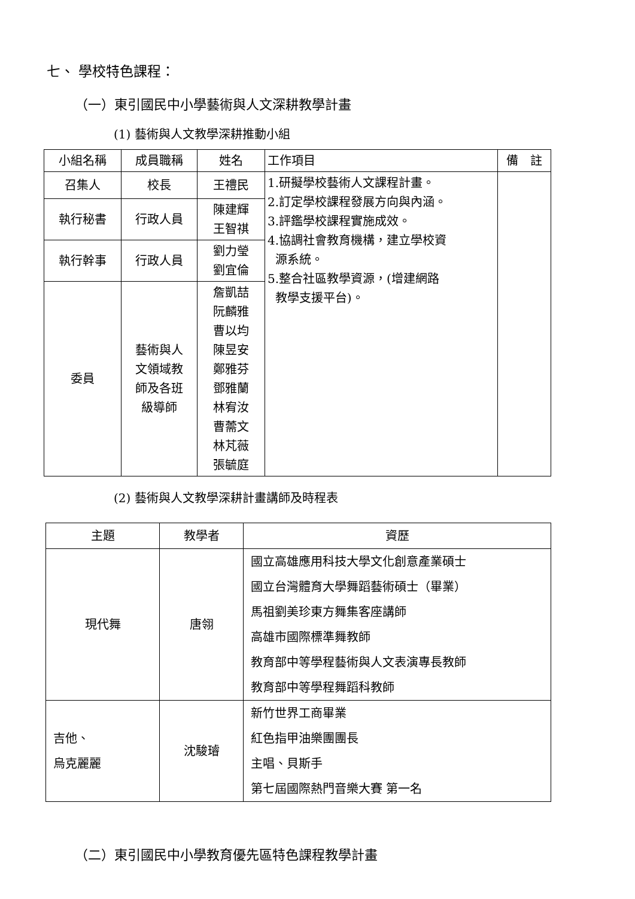七、 學校特色課程：
（一）東引國民中小學藝術與人文深耕教學計畫
(1) 藝術與人文教學深耕推動小組
| 小組名稱 | 成員職稱 | 姓名 | 工作項目 | 備 註 |
| --- | --- | --- | --- | --- |
| 召集人 | 校長 | 王禮民 | 1.研擬學校藝術人文課程計畫。 2.訂定學校課程發展方向與內涵。 3.評鑑學校課程實施成效。 4.協調社會教育機構，建立學校資 源系統。 5.整合社區教學資源，(增建網路 教學支援平台)。 | |
| 執行秘書 | 行政人員 | 陳建輝 王智祺 | | |
| 執行幹事 | 行政人員 | 劉力瑩 劉宜倫 | | |
| 委員 | 藝術與人 文領域教 師及各班 級導師 | 詹凱喆 阮麟雅 曹以均 陳昱安 鄭雅芬 鄧雅蘭 林宥汝 曹薷文 林芃薇 張毓庭 | | |
(2) 藝術與人文教學深耕計畫講師及時程表
| 主題 | 教學者 | 資歷 |
| --- | --- | --- |
| 現代舞 | 唐翎 | 國立高雄應用科技大學文化創意產業碩士 國立台灣體育大學舞蹈藝術碩士（畢業） 馬祖劉美珍東方舞集客座講師 高雄市國際標準舞教師 教育部中等學程藝術與人文表演專長教師 教育部中等學程舞蹈科教師 |
| 吉他、 烏克麗麗 | 沈駿璿 | 新竹世界工商畢業 紅色指甲油樂團團長 主唱、貝斯手 第七屆國際熱門音樂大賽 第一名 |
（二）東引國民中小學教育優先區特色課程教學計畫